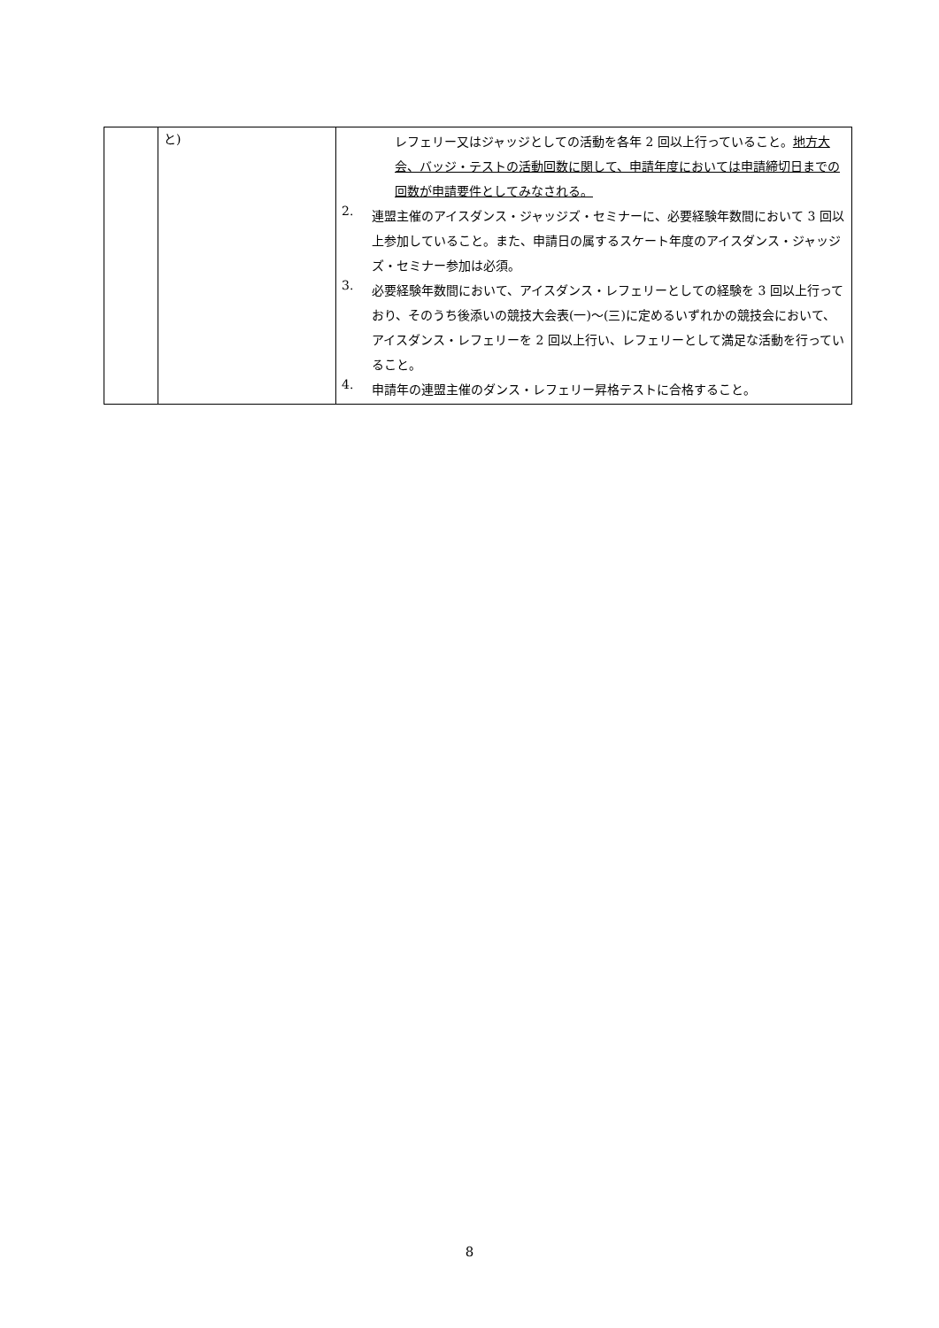| | と) | レフェリー又はジャッジとしての活動を各年 2 回以上行っていること。 地方大会、バッジ・テストの活動回数に関して、申請年度においては申請締切日までの回数が申請要件としてみなされる。 2. 連盟主催のアイスダンス・ジャッジズ・セミナーに、必要経験年数間において 3 回以上参加していること。また、申請日の属するスケート年度のアイスダンス・ジャッジズ・セミナー参加は必須。 3. 必要経験年数間において、アイスダンス・レフェリーとしての経験を 3 回以上行っており、そのうち後添いの競技大会表(一)～(三)に定めるいずれかの競技会において、アイスダンス・レフェリーを 2 回以上行い、レフェリーとして満足な活動を行っていること。 4. 申請年の連盟主催のダンス・レフェリー昇格テストに合格すること。 |
8